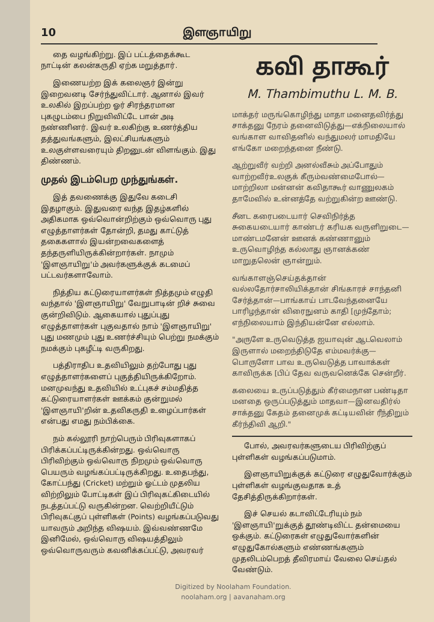10 இளஞாயிறு
தை வழங்கிற்று. இப் பட்டத்தைக்கூட நாட்டின் கலன்கருதி ஏற்க மறுத்தார்.
இணையற்ற இக் கலைஞர் இன்று இறைவனடி சேர்ந்துவிட்டார். ஆனால் இவர் உலகில் இறப்பற்ற ஓர் சிரந்தரமான புகழுடம்பை நிறுவிவிட்டே பான் அடி நண்ணினர். இவர் உலகிற்கு உணர்த்திய தத்துவங்களும், இலட்சியங்களும் உலகுள்ளவரையும் திறனுடன் விளங்கும். இது திண்ணம்.
முதல் இடம்பெற முந்துங்கள்.
இத் தவணைக்கு இதுவே கடைசி இதழாகும். இதுவரை வந்த இதழ்களில் அதிகமாக ஒவ்வொன்றிற்கும் ஒவ்வொரு புது எழுத்தாளர்கள் தோன்றி, தமது காட்டுத் தகைகளால் இயன்றவைகளைத் தந்தருளியிருக்கின்றார்கள். நாமும் 'இளஞாயிறு'ம் அவர்களுக்குக் கடமைப் பட்டவர்களாவோம்.
நித்திய கட்டுரையாளர்கள் நித்தமும் எழுதி வந்தால் 'இளஞாயிறு' வேறுபாடின் றிச் சுவை குன்றிவிடும். ஆகையால் புதுப்புது எழுத்தாளர்கள் புகுவதால் நாம் 'இளஞாயிறு' புது மணமும் புது உணர்ச்சியும் பெற்று நமக்கும் நமக்கும் புகழீட்டி வருகிறது.
பத்திராதிப உதவியிலும் தற்போது புது எழுத்தாளர்களைப் புகுத்தியிருக்கிறோம். மனமுவந்து உதவியில் உட்புகச் சம்மதித்த கட்டுரையாளர்கள் ஊக்கம் குன்றுமல் 'இளஞாயி'றின் உதவிகருதி உழைப்பார்கள் என்பது எமது நம்பிக்கை.
நம் கல்லூரி நாற்பெரும் பிரிவுகளாகப் பிரிக்கப்பட்டிருக்கின்றது. ஒவ்வொரு பிரிவிற்கும் ஒவ்வொரு நிறமும் ஒவ்வொரு பெயரும் வழங்கப்பட்டிருக்கிறது. உதைபந்து, கோட்பந்து (Cricket) மற்றும் ஓட்டம் முதலிய விற்றிலும் போட்டிகள் இப் பிரிவுகட்கிடையில் நடத்தப்பட்டு வருகின்றன. வெற்றியீட்டும் பிரிவுகட்குப் புள்ளிகள் (Points) வழங்கப்படுவது யாவரும் அறிந்த விஷயம். இவ்வண்ணமே இனிமேல், ஒவ்வொரு விஷயத்திலும் ஒவ்வொருவரும் கவனிக்கப்பட்டு, அவரவர்
கவி தாகூர்
M. Thambimuthu L. M. B.
மாக்தர் மருங்கொழிந்து மாதா மனைதவிர்த்து சாக்தனு நேரம் தனைவிடுத்து—எக்நிலையால் வங்காள வாவிதனில் வந்துமலர் மாமதியே எங்கோ மறைந்தனை நீண்டு.
ஆற்றுவீர் வற்றி அனல்வீசும் அப்போதும் வாற்றவீர்உலகுக் கீரும்வண்மைபோல்—மாற்றிலா மன்னன் கவிதாகூர் வாணுலகம் தாமேவில் உன்னத்தே வற்றுகின்ற ஊண்டு.
சீனட கரைபடையார் செவிநிர்த்த சுகையடையார் காண்டர் கரியக வருளிறுடை—மாண்டமனேன் ஊனக் கண்ணானும் உருவொழிந்த கல்லாது ஞானக்கண் மாறுதலென் ஞான்றும்.
வங்காளஞ்செய்தக்தான் வல்லதோர்சாலியிக்தான் சிங்காரச் சாந்தனி சேர்த்தான்—பாங்காய் பாடவேந்தனையே பாரிழந்தான் விரைநுனம் காதி [முந்தோம்; எந்நிலையாம் இந்தியன்னே எல்லாம்.
"அருளே உருவெடுத்த ஐயாவுன் ஆடவெலாம் இருளால் மறைந்திடுதே எம்மவர்க்கு—பொருளோ பாவ உருவெடுத்த பாவாக்கள் காவிருக்க [பிப் தேவ வருவனெக்கே சென்றீர்.
கலையை உருப்படுத்தும் கீர்மைநான பண்டிதா மனதை ஒருப்படுத்தும் மாதவா—இனவதிர்ல் சாக்தனு கேதம் தனைமுக் கட்டியவின் ரீந்திறும் கீர்ந்திவி ஆறி."
போல், அவரவர்களுடைய பிரிவிற்குப் புள்ளிகள் வழங்கப்படுமாம்.
இளஞாயிறுக்குக் கட்டுரை எழுதுவோர்க்கும் புள்ளிகள் வழங்குவதாக உத் தேசித்திருக்கிறார்கள்.
இச் செயல் கடாவிட்டேரியும் நம் 'இளஞாயி'றுக்குத் தூண்டிவிட்ட தன்மையை ஒக்கும். கட்டுரைகள் எழுதுவோர்களின் எழுதுகோல்களும் எண்ணங்களும் முதலிடம்பெறத் தீவிரமாய் வேலை செய்தல் வேண்டும்.
Digitized by Noolaham Foundation.
noolaham.org | aavanaham.org